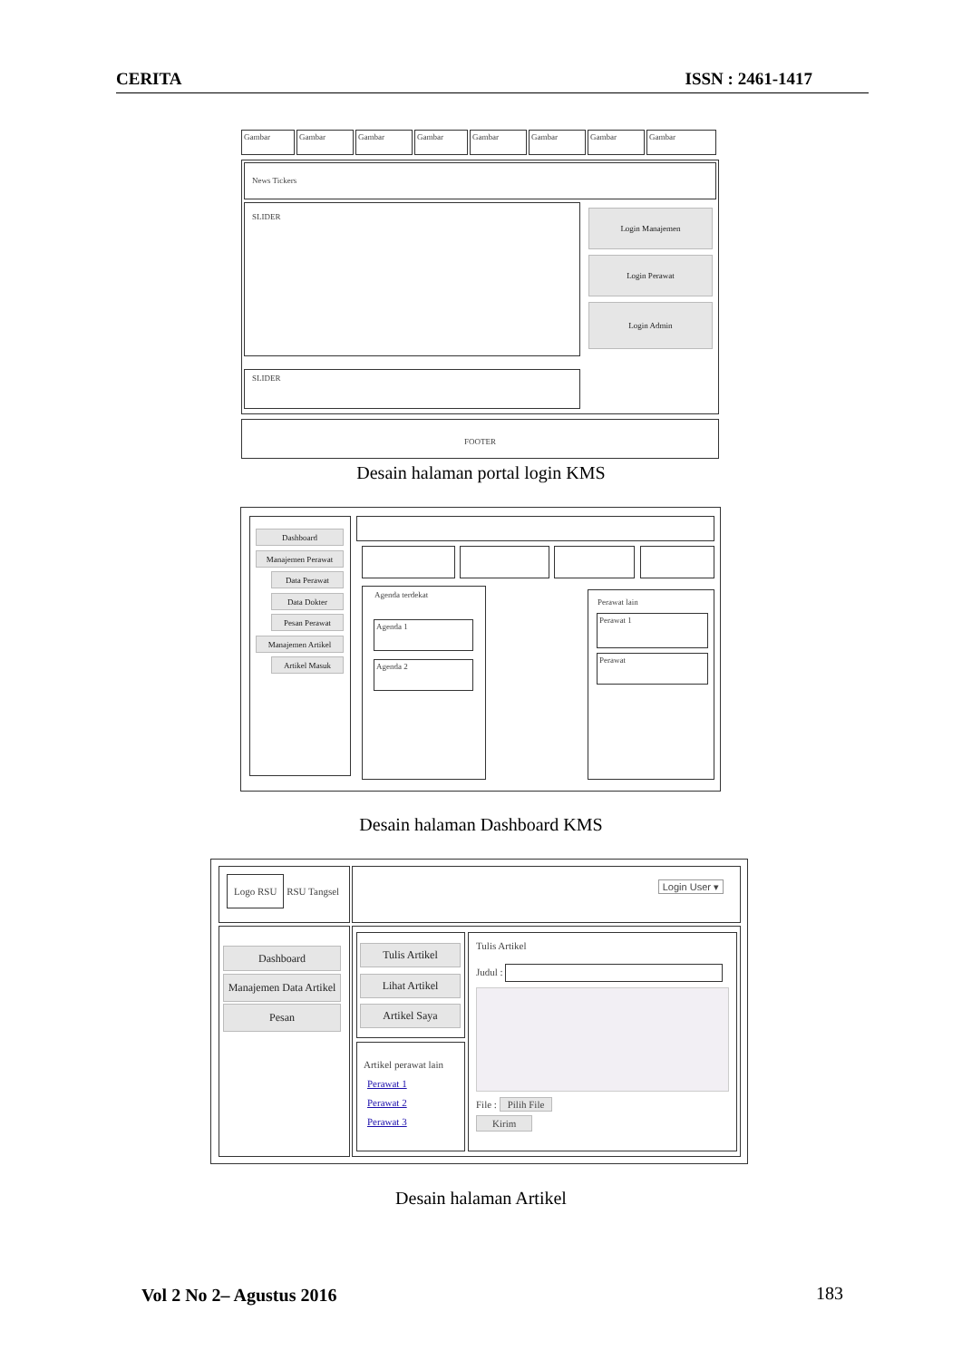CERITA ISSN : 2461-1417
Gambar Gambar Gambar Gambar Gambar Gambar Gambar Gambar
News Tickers
SLIDER
Login Manajemen
Login Perawat
Login Admin
SLIDER
FOOTER
Desain halaman portal login KMS
Dashboard
Manajemen Perawat
Data Perawat
Data Dokter
Pesan Perawat
Manajemen Artikel
Artikel Masuk
Agenda terdekat
Agenda 1
Agenda 2
Perawat lain
Perawat 1
Perawat
Desain halaman Dashboard KMS
Logo RSU RSU Tangsel Login User ▾
Dashboard
Manajemen Data Artikel
Pesan
Tulis Artikel
Lihat Artikel
Artikel Saya
Artikel perawat lain
Perawat 1
Perawat 2
Perawat 3
Tulis Artikel
Judul :
File : Pilih File
Kirim
Desain halaman Artikel
Vol 2 No 2– Agustus 2016 183